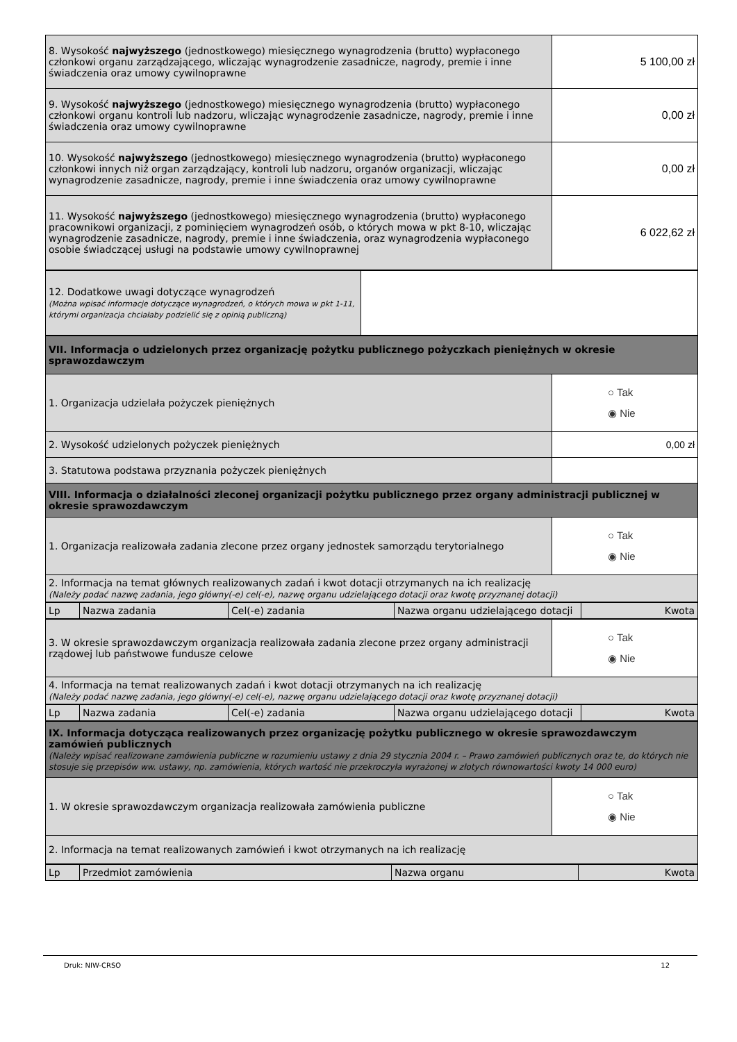| 8. Wysokość najwyższego (jednostkowego) miesięcznego wynagrodzenia (brutto) wypłaconego członkowi organu zarządzającego, wliczając wynagrodzenie zasadnicze, nagrody, premie i inne świadczenia oraz umowy cywilnoprawne | 5 100,00 zł |
| 9. Wysokość najwyższego (jednostkowego) miesięcznego wynagrodzenia (brutto) wypłaconego członkowi organu kontroli lub nadzoru, wliczając wynagrodzenie zasadnicze, nagrody, premie i inne świadczenia oraz umowy cywilnoprawne | 0,00 zł |
| 10. Wysokość najwyższego (jednostkowego) miesięcznego wynagrodzenia (brutto) wypłaconego członkowi innych niż organ zarządzający, kontroli lub nadzoru, organów organizacji, wliczając wynagrodzenie zasadnicze, nagrody, premie i inne świadczenia oraz umowy cywilnoprawne | 0,00 zł |
| 11. Wysokość najwyższego (jednostkowego) miesięcznego wynagrodzenia (brutto) wypłaconego pracownikowi organizacji, z pominięciem wynagrodzeń osób, o których mowa w pkt 8-10, wliczając wynagrodzenie zasadnicze, nagrody, premie i inne świadczenia, oraz wynagrodzenia wypłaconego osobie świadczącej usługi na podstawie umowy cywilnoprawnej | 6 022,62 zł |
| 12. Dodatkowe uwagi dotyczące wynagrodzeń (Można wpisać informacje dotyczące wynagrodzeń, o których mowa w pkt 1-11, którymi organizacja chciałaby podzielić się z opinią publiczną) | |
| VII. Informacja o udzielonych przez organizację pożytku publicznego pożyczkach pieniężnych w okresie sprawozdawczym | |
| 1. Organizacja udzielała pożyczek pieniężnych | ○ Tak ◉ Nie |
| 2. Wysokość udzielonych pożyczek pieniężnych | 0,00 zł |
| 3. Statutowa podstawa przyznania pożyczek pieniężnych | |
| VIII. Informacja o działalności zleconej organizacji pożytku publicznego przez organy administracji publicznej w okresie sprawozdawczym | |
| 1. Organizacja realizowała zadania zlecone przez organy jednostek samorządu terytorialnego | ○ Tak ◉ Nie |
| 2. Informacja na temat głównych realizowanych zadań i kwot dotacji otrzymanych na ich realizację (Należy podać nazwę zadania, jego główny(-e) cel(-e), nazwę organu udzielającego dotacji oraz kwotę przyznanej dotacji) | |
| Lp | Nazwa zadania | Cel(-e) zadania | Nazwa organu udzielającego dotacji | Kwota |
| --- | --- | --- | --- | --- |
| 3. W okresie sprawozdawczym organizacja realizowała zadania zlecone przez organy administracji rządowej lub państwowe fundusze celowe | ○ Tak ◉ Nie |
| 4. Informacja na temat realizowanych zadań i kwot dotacji otrzymanych na ich realizację (Należy podać nazwę zadania, jego główny(-e) cel(-e), nazwę organu udzielającego dotacji oraz kwotę przyznanej dotacji) | |
| Lp | Nazwa zadania | Cel(-e) zadania | Nazwa organu udzielającego dotacji | Kwota |
| --- | --- | --- | --- | --- |
| IX. Informacja dotycząca realizowanych przez organizację pożytku publicznego w okresie sprawozdawczym zamówień publicznych (Należy wpisać realizowane zamówienia publiczne w rozumieniu ustawy z dnia 29 stycznia 2004 r. – Prawo zamówień publicznych oraz te, do których nie stosuje się przepisów ww. ustawy, np. zamówienia, których wartość nie przekroczyła wyrażonej w złotych równowartości kwoty 14 000 euro) | |
| 1. W okresie sprawozdawczym organizacja realizowała zamówienia publiczne | ○ Tak ◉ Nie |
| 2. Informacja na temat realizowanych zamówień i kwot otrzymanych na ich realizację | |
| Lp | Przedmiot zamówienia | Nazwa organu | Kwota |
| --- | --- | --- | --- |
Druk: NIW-CRSO 12